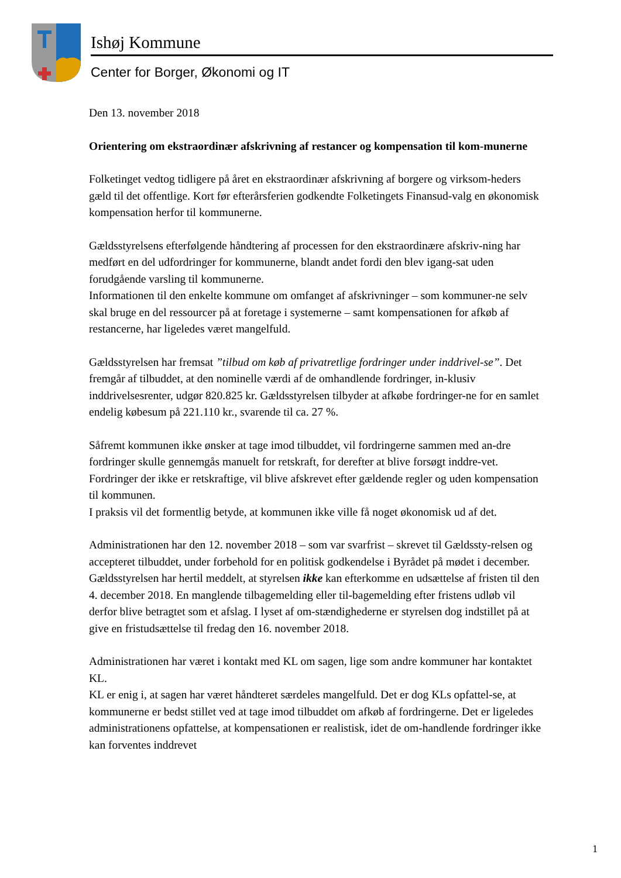Ishøj Kommune
Center for Borger, Økonomi og IT
Den 13. november 2018
Orientering om ekstraordinær afskrivning af restancer og kompensation til kom-munerne
Folketinget vedtog tidligere på året en ekstraordinær afskrivning af borgere og virksom-heders gæld til det offentlige. Kort før efterårsferien godkendte Folketingets Finansud-valg en økonomisk kompensation herfor til kommunerne.
Gældsstyrelsens efterfølgende håndtering af processen for den ekstraordinære afskriv-ning har medført en del udfordringer for kommunerne, blandt andet fordi den blev igang-sat uden forudgående varsling til kommunerne.
Informationen til den enkelte kommune om omfanget af afskrivninger – som kommuner-ne selv skal bruge en del ressourcer på at foretage i systemerne – samt kompensationen for afkøb af restancerne, har ligeledes været mangelfuld.
Gældsstyrelsen har fremsat ”tilbud om køb af privatretlige fordringer under inddrivel-se”. Det fremgår af tilbuddet, at den nominelle værdi af de omhandlende fordringer, in-klusiv inddrivelsesrenter, udgør 820.825 kr. Gældsstyrelsen tilbyder at afkøbe fordringer-ne for en samlet endelig købesum på 221.110 kr., svarende til ca. 27 %.
Såfremt kommunen ikke ønsker at tage imod tilbuddet, vil fordringerne sammen med an-dre fordringer skulle gennemgås manuelt for retskraft, for derefter at blive forsøgt inddre-vet. Fordringer der ikke er retskraftige, vil blive afskrevet efter gældende regler og uden kompensation til kommunen.
I praksis vil det formentlig betyde, at kommunen ikke ville få noget økonomisk ud af det.
Administrationen har den 12. november 2018 – som var svarfrist – skrevet til Gældssty-relsen og accepteret tilbuddet, under forbehold for en politisk godkendelse i Byrådet på mødet i december. Gældsstyrelsen har hertil meddelt, at styrelsen ikke kan efterkomme en udsættelse af fristen til den 4. december 2018. En manglende tilbagemelding eller til-bagemelding efter fristens udløb vil derfor blive betragtet som et afslag. I lyset af om-stændighederne er styrelsen dog indstillet på at give en fristudsættelse til fredag den 16. november 2018.
Administrationen har været i kontakt med KL om sagen, lige som andre kommuner har kontaktet KL.
KL er enig i, at sagen har været håndteret særdeles mangelfuld. Det er dog KLs opfattel-se, at kommunerne er bedst stillet ved at tage imod tilbuddet om afkøb af fordringerne. Det er ligeledes administrationens opfattelse, at kompensationen er realistisk, idet de om-handlende fordringer ikke kan forventes inddrevet
1